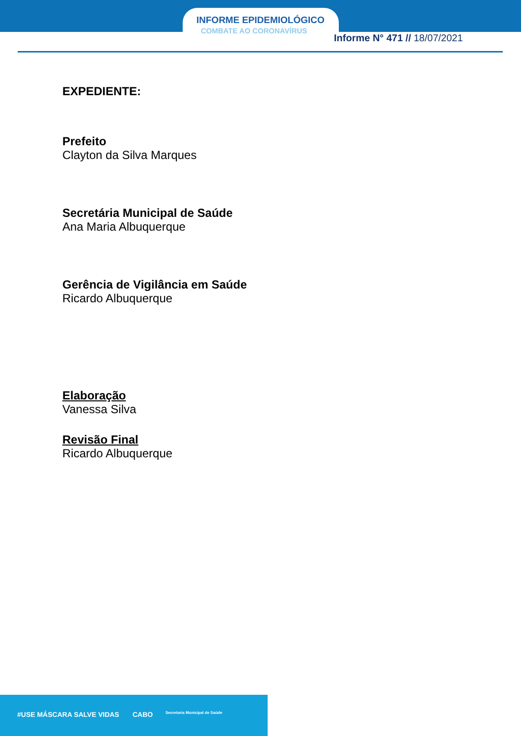INFORME EPIDEMIOLÓGICO
COMBATE AO CORONAVÍRUS
Informe N° 471 // 18/07/2021
EXPEDIENTE:
Prefeito
Clayton da Silva Marques
Secretária Municipal de Saúde
Ana Maria Albuquerque
Gerência de Vigilância em Saúde
Ricardo Albuquerque
Elaboração
Vanessa Silva
Revisão Final
Ricardo Albuquerque
#USE MÁSCARA SALVE VIDAS CABO Secretaria Municipal de Saúde